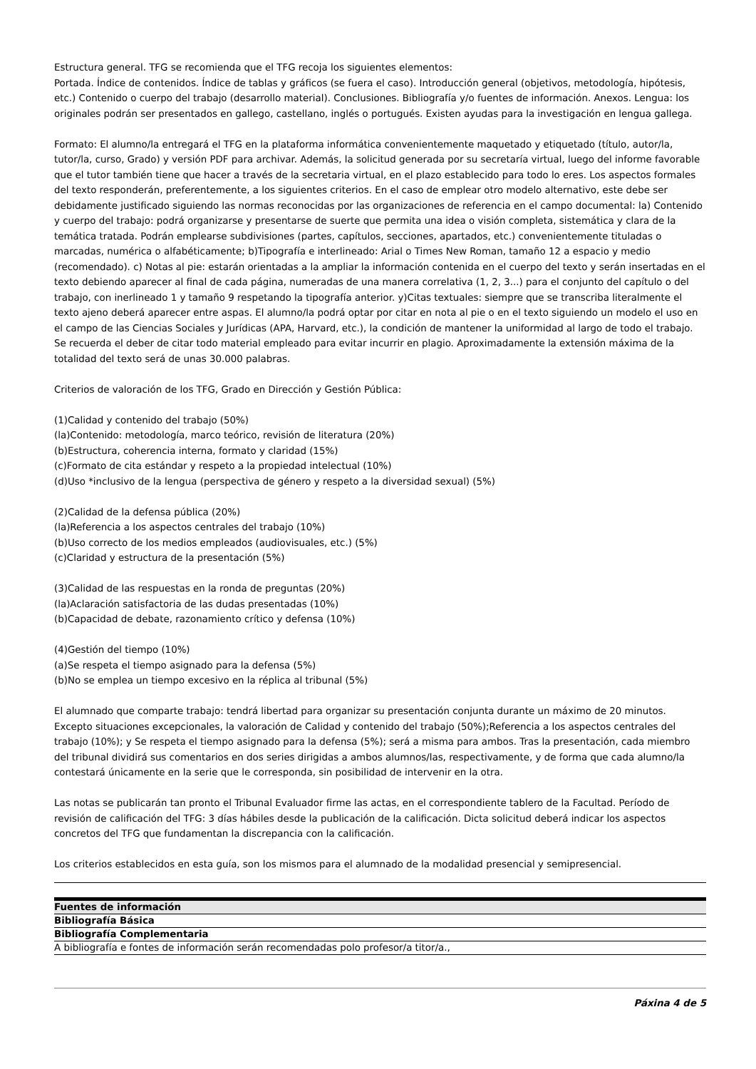Estructura general. TFG se recomienda que el TFG recoja los siguientes elementos:
Portada. Índice de contenidos. Índice de tablas y gráficos (se fuera el caso). Introducción general (objetivos, metodología, hipótesis, etc.) Contenido o cuerpo del trabajo (desarrollo material). Conclusiones. Bibliografía y/o fuentes de información. Anexos. Lengua: los originales podrán ser presentados en gallego, castellano, inglés o portugués. Existen ayudas para la investigación en lengua gallega.
Formato: El alumno/la entregará el TFG en la plataforma informática convenientemente maquetado y etiquetado (título, autor/la, tutor/la, curso, Grado) y versión PDF para archivar. Además, la solicitud generada por su secretaría virtual, luego del informe favorable que el tutor también tiene que hacer a través de la secretaria virtual, en el plazo establecido para todo lo eres. Los aspectos formales del texto responderán, preferentemente, a los siguientes criterios. En el caso de emplear otro modelo alternativo, este debe ser debidamente justificado siguiendo las normas reconocidas por las organizaciones de referencia en el campo documental: la) Contenido y cuerpo del trabajo: podrá organizarse y presentarse de suerte que permita una idea o visión completa, sistemática y clara de la temática tratada. Podrán emplearse subdivisiones (partes, capítulos, secciones, apartados, etc.) convenientemente tituladas o marcadas, numérica o alfabéticamente; b)Tipografía e interlineado: Arial o Times New Roman, tamaño 12 a espacio y medio (recomendado). c) Notas al pie: estarán orientadas a la ampliar la información contenida en el cuerpo del texto y serán insertadas en el texto debiendo aparecer al final de cada página, numeradas de una manera correlativa (1, 2, 3...) para el conjunto del capítulo o del trabajo, con inerlineado 1 y tamaño 9 respetando la tipografía anterior. y)Citas textuales: siempre que se transcriba literalmente el texto ajeno deberá aparecer entre aspas. El alumno/la podrá optar por citar en nota al pie o en el texto siguiendo un modelo el uso en el campo de las Ciencias Sociales y Jurídicas (APA, Harvard, etc.), la condición de mantener la uniformidad al largo de todo el trabajo. Se recuerda el deber de citar todo material empleado para evitar incurrir en plagio. Aproximadamente la extensión máxima de la totalidad del texto será de unas 30.000 palabras.
Criterios de valoración de los TFG, Grado en Dirección y Gestión Pública:
(1)Calidad y contenido del trabajo (50%)
(la)Contenido: metodología, marco teórico, revisión de literatura (20%)
(b)Estructura, coherencia interna, formato y claridad (15%)
(c)Formato de cita estándar y respeto a la propiedad intelectual (10%)
(d)Uso *inclusivo de la lengua (perspectiva de género y respeto a la diversidad sexual) (5%)
(2)Calidad de la defensa pública (20%)
(la)Referencia a los aspectos centrales del trabajo (10%)
(b)Uso correcto de los medios empleados (audiovisuales, etc.) (5%)
(c)Claridad y estructura de la presentación (5%)
(3)Calidad de las respuestas en la ronda de preguntas (20%)
(la)Aclaración satisfactoria de las dudas presentadas (10%)
(b)Capacidad de debate, razonamiento crítico y defensa (10%)
(4)Gestión del tiempo (10%)
(a)Se respeta el tiempo asignado para la defensa (5%)
(b)No se emplea un tiempo excesivo en la réplica al tribunal (5%)
El alumnado que comparte trabajo: tendrá libertad para organizar su presentación conjunta durante un máximo de 20 minutos. Excepto situaciones excepcionales, la valoración de Calidad y contenido del trabajo (50%);Referencia a los aspectos centrales del trabajo (10%); y Se respeta el tiempo asignado para la defensa (5%); será a misma para ambos. Tras la presentación, cada miembro del tribunal dividirá sus comentarios en dos series dirigidas a ambos alumnos/las, respectivamente, y de forma que cada alumno/la contestará únicamente en la serie que le corresponda, sin posibilidad de intervenir en la otra.
Las notas se publicarán tan pronto el Tribunal Evaluador firme las actas, en el correspondiente tablero de la Facultad. Período de revisión de calificación del TFG: 3 días hábiles desde la publicación de la calificación. Dicta solicitud deberá indicar los aspectos concretos del TFG que fundamentan la discrepancia con la calificación.
Los criterios establecidos en esta guía, son los mismos para el alumnado de la modalidad presencial y semipresencial.
| Fuentes de información |
| --- |
| Bibliografía Básica |
| Bibliografía Complementaria |
| A bibliografía e fontes de información serán recomendadas polo profesor/a titor/a., |
Páxina 4 de 5